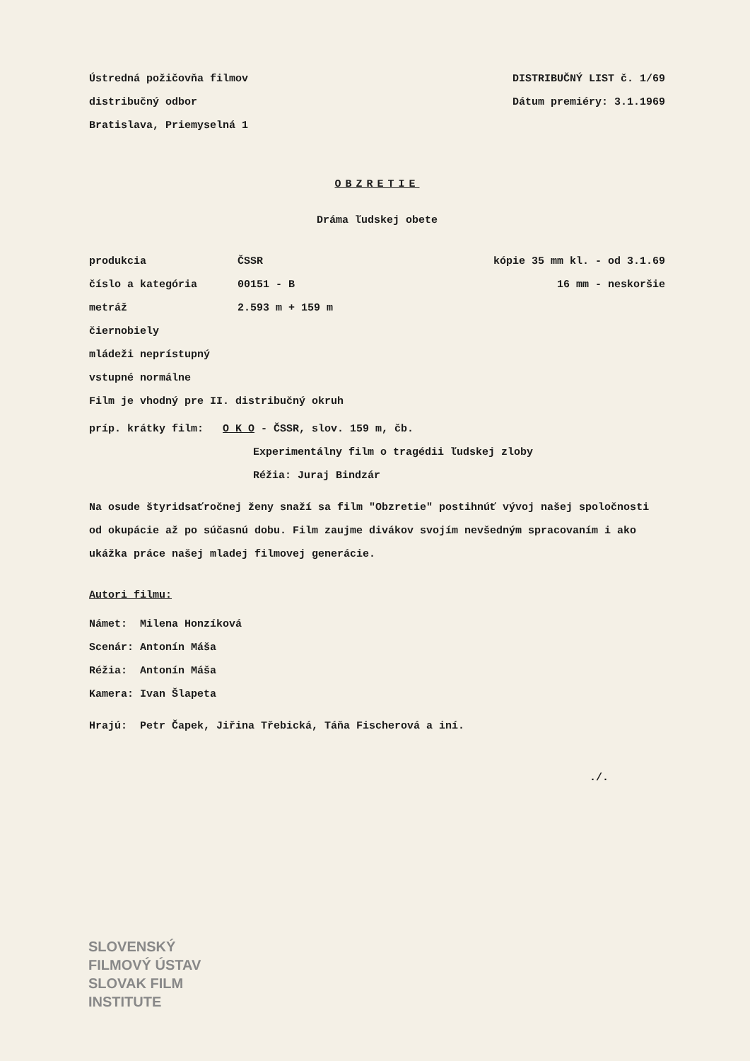Ústredná požičovňa filmov
distribučný odbor
Bratislava, Priemyselná 1
DISTRIBUČNÝ LIST č. 1/69
Dátum premiéry: 3.1.1969
OBZRETIE
Dráma ľudskej obete
produkcia ČSSR kópie 35 mm kl. - od 3.1.69 číslo a kategória 00151 - B 16 mm - neskoršie metráž 2.593 m + 159 m
čiernobiely
mládeži neprístupný
vstupné normálne
Film je vhodný pre II. distribučný okruh
príp. krátky film: O K O - ČSSR, slov. 159 m, čb.
Experimentálny film o tragédii ľudskej zloby
Réžia: Juraj Bindzár
Na osude štyridsaťročnej ženy snaží sa film "Obzretie" postihnúť vývoj našej spoločnosti od okupácie až po súčasnú dobu. Film zaujme divákov svojím nevšedným spracovaním i ako ukážka práce našej mladej filmovej generácie.
Autori filmu:
Námet: Milena Honzíková
Scenár: Antonín Máša
Réžia: Antonín Máša
Kamera: Ivan Šlapeta
Hrajú: Petr Čapek, Jiřina Třebická, Táňa Fischerová a iní.
./.
SLOVENSKÝ
FILMOVÝ ÚSTAV
SLOVAK FILM
INSTITUTE